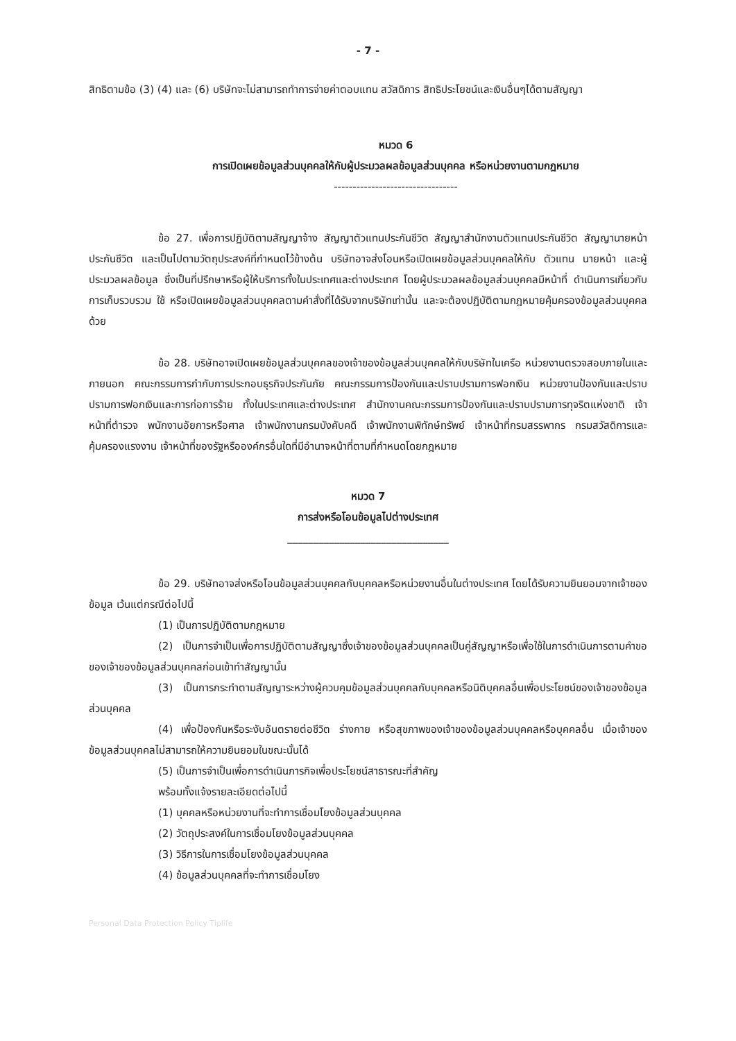- 7 -
สิทธิตามข้อ (3) (4) และ (6) บริษัทจะไม่สามารถทำการจ่ายค่าตอบแทน สวัสดิการ สิทธิประโยชน์และเงินอื่นๆได้ตามสัญญา
หมวด 6
การเปิดเผยข้อมูลส่วนบุคคลให้กับผู้ประมวลผลข้อมูลส่วนบุคคล หรือหน่วยงานตามกฎหมาย
---------------------------------
ข้อ 27. เพื่อการปฏิบัติตามสัญญาจ้าง สัญญาตัวแทนประกันชีวิต สัญญาสำนักงานตัวแทนประกันชีวิต สัญญานายหน้าประกันชีวิต และเป็นไปตามวัตถุประสงค์ที่กำหนดไว้ข้างต้น บริษัทอาจส่งโอนหรือเปิดเผยข้อมูลส่วนบุคคลให้กับ ตัวแทน นายหน้า และผู้ประมวลผลข้อมูล ซึ่งเป็นที่ปรึกษาหรือผู้ให้บริการทั้งในประเทศและต่างประเทศ โดยผู้ประมวลผลข้อมูลส่วนบุคคลมีหน้าที่ ดำเนินการเกี่ยวกับการเก็บรวบรวม ใช้ หรือเปิดเผยข้อมูลส่วนบุคคลตามคำสั่งที่ได้รับจากบริษัทเท่านั้น และจะต้องปฏิบัติตามกฎหมายคุ้มครองข้อมูลส่วนบุคคลด้วย
ข้อ 28. บริษัทอาจเปิดเผยข้อมูลส่วนบุคคลของเจ้าของข้อมูลส่วนบุคคลให้กับบริษัทในเครือ หน่วยงานตรวจสอบภายในและภายนอก คณะกรรมการกำกับการประกอบธุรกิจประกันภัย คณะกรรมการป้องกันและปราบปรามการฟอกเงิน หน่วยงานป้องกันและปราบปรามการฟอกเงินและการก่อการร้าย ทั้งในประเทศและต่างประเทศ สำนักงานคณะกรรมการป้องกันและปราบปรามการทุจริตแห่งชาติ เจ้าหน้าที่ตำรวจ พนักงานอัยการหรือศาล เจ้าพนักงานกรมบังคับคดี เจ้าพนักงานพิทักษ์ทรัพย์ เจ้าหน้าที่กรมสรรพากร กรมสวัสดิการและคุ้มครองแรงงาน เจ้าหน้าที่ของรัฐหรือองค์กรอื่นใดที่มีอำนาจหน้าที่ตามที่กำหนดโดยกฎหมาย
หมวด 7
การส่งหรือโอนข้อมูลไปต่างประเทศ
_______________________________
ข้อ 29. บริษัทอาจส่งหรือโอนข้อมูลส่วนบุคคลกับบุคคลหรือหน่วยงานอื่นในต่างประเทศ โดยได้รับความยินยอมจากเจ้าของข้อมูล เว้นแต่กรณีต่อไปนี้
(1) เป็นการปฏิบัติตามกฎหมาย
(2) เป็นการจำเป็นเพื่อการปฏิบัติตามสัญญาซึ่งเจ้าของข้อมูลส่วนบุคคลเป็นคู่สัญญาหรือเพื่อใช้ในการดำเนินการตามคำขอของเจ้าของข้อมูลส่วนบุคคลก่อนเข้าทำสัญญานั้น
(3) เป็นการกระทำตามสัญญาระหว่างผู้ควบคุมข้อมูลส่วนบุคคลกับบุคคลหรือนิติบุคคลอื่นเพื่อประโยชน์ของเจ้าของข้อมูลส่วนบุคคล
(4) เพื่อป้องกันหรือระงับอันตรายต่อชีวิต ร่างกาย หรือสุขภาพของเจ้าของข้อมูลส่วนบุคคลหรือบุคคลอื่น เมื่อเจ้าของข้อมูลส่วนบุคคลไม่สามารถให้ความยินยอมในขณะนั้นได้
(5) เป็นการจำเป็นเพื่อการดำเนินภารกิจเพื่อประโยชน์สาธารณะที่สำคัญ
พร้อมทั้งแจ้งรายละเอียดต่อไปนี้
(1) บุคคลหรือหน่วยงานที่จะทำการเชื่อมโยงข้อมูลส่วนบุคคล
(2) วัตถุประสงค์ในการเชื่อมโยงข้อมูลส่วนบุคคล
(3) วิธีการในการเชื่อมโยงข้อมูลส่วนบุคคล
(4) ข้อมูลส่วนบุคคลที่จะทำการเชื่อมโยง
Personal Data Protection Policy Tiplife